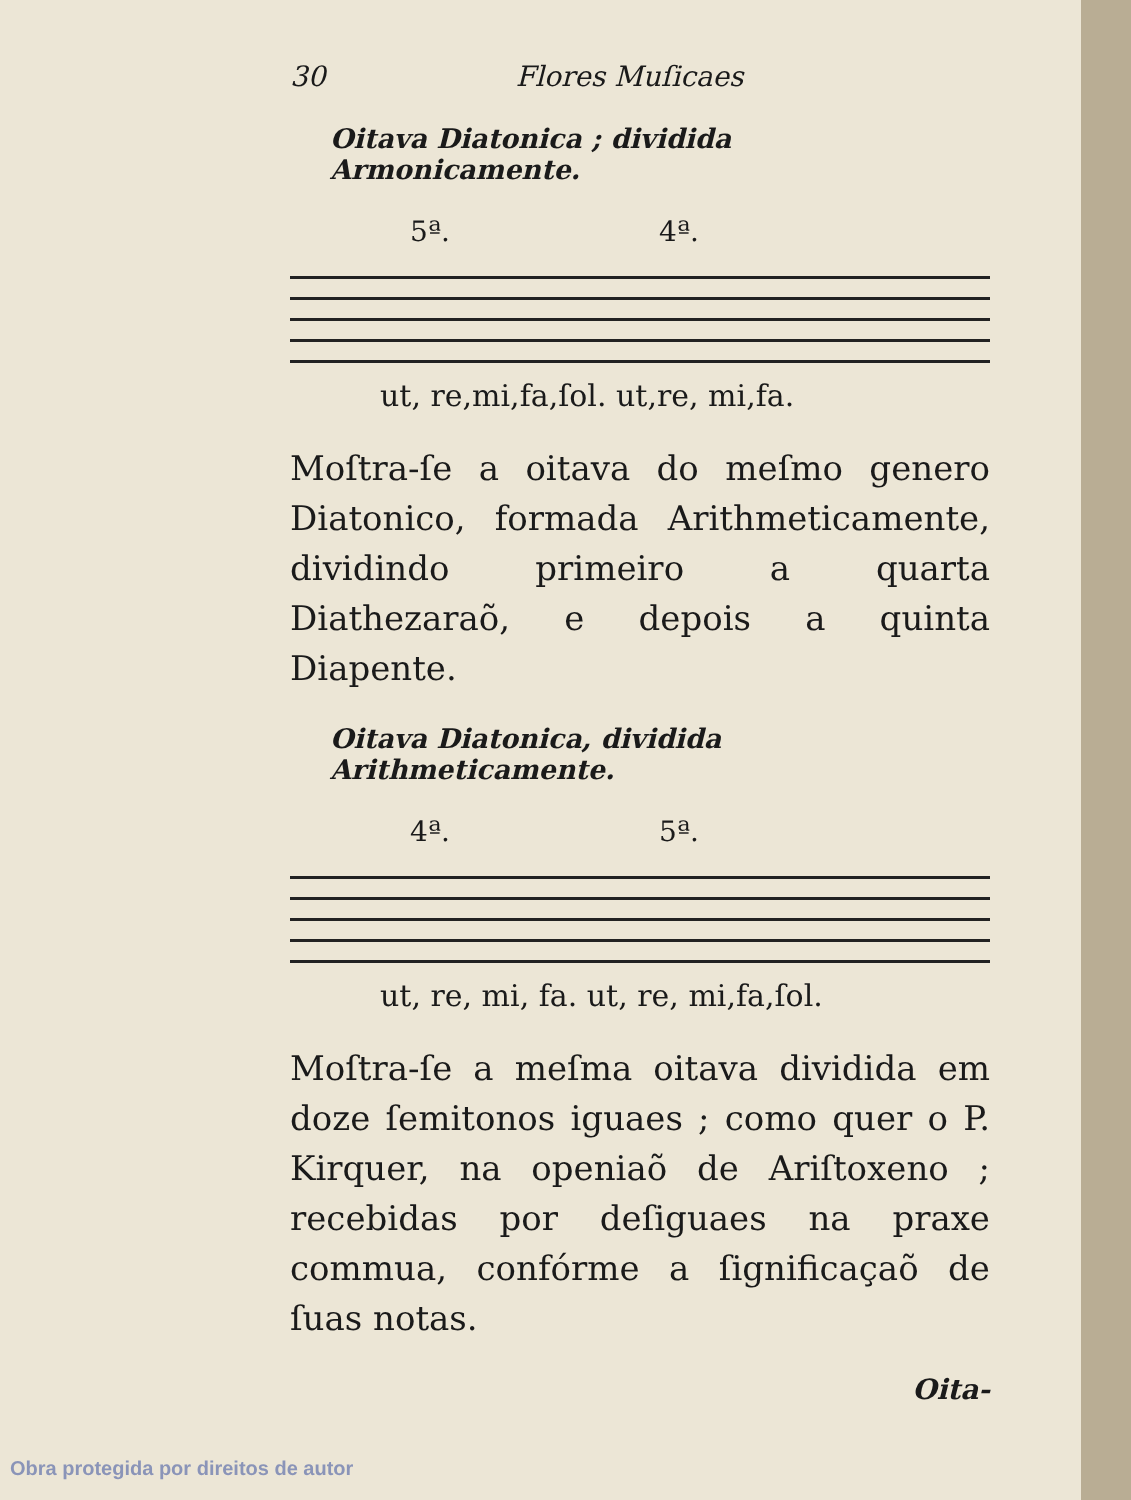30 Flores Muſicaes
Oitava Diatonica ; dividida Armonicamente.
5ª. 4ª.
ut, re,mi,fa,ſol. ut,re, mi,fa.
Moſtra-ſe a oitava do meſmo genero Diatonico, formada Arithmeticamente, dividindo primeiro a quarta Diathezaraõ, e depois a quinta Diapente.
Oitava Diatonica, dividida Arithmeticamente.
4ª. 5ª.
ut, re, mi, fa. ut, re, mi,fa,ſol.
Moſtra-ſe a meſma oitava dividida em doze ſemitonos iguaes ; como quer o P. Kirquer, na openiaõ de Ariſtoxeno ; recebidas por deſiguaes na praxe commua, confórme a ſignificaçaõ de ſuas notas.
Oita-
Obra protegida por direitos de autor